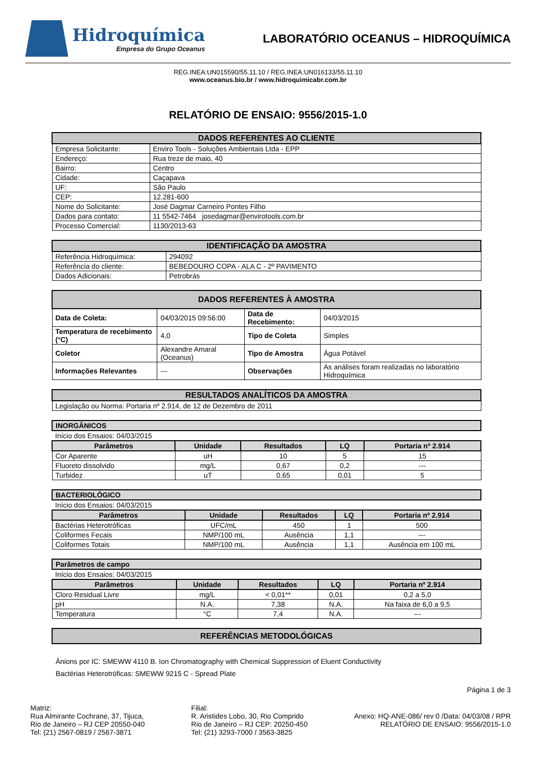Hidroquímica
Empresa do Grupo Oceanus
LABORATÓRIO OCEANUS – HIDROQUÍMICA
REG.INEA:UN015590/55.11.10 / REG.INEA:UN016133/55.11.10
www.oceanus.bio.br / www.hidroquimicabr.com.br
RELATÓRIO DE ENSAIO: 9556/2015-1.0
| DADOS REFERENTES AO CLIENTE | |
| Empresa Solicitante: | Enviro Tools - Soluções Ambientais Ltda - EPP |
| Endereço: | Rua treze de maio, 40 |
| Bairro: | Centro |
| Cidade: | Caçapava |
| UF: | São Paulo |
| CEP: | 12.281-600 |
| Nome do Solicitante: | José Dagmar Carneiro Pontes Filho |
| Dados para contato: | 11 5542-7464 josedagmar@envirotools.com.br |
| Processo Comercial: | 1130/2013-63 |
| IDENTIFICAÇÃO DA AMOSTRA | |
| Referência Hidroquímica: | 294092 |
| Referência do cliente: | BEBEDOURO COPA - ALA C - 2º PAVIMENTO |
| Dados Adicionais: | Petrobrás |
| DADOS REFERENTES À AMOSTRA | | | |
| Data de Coleta: | 04/03/2015 09:56:00 | Data de Recebimento: | 04/03/2015 |
| Temperatura de recebimento (°C) | 4,0 | Tipo de Coleta | Simples |
| Coletor | Alexandre Amaral (Oceanus) | Tipo de Amostra | Água Potável |
| Informações Relevantes | --- | Observações | As análises foram realizadas no laboratório Hidroquímica |
| RESULTADOS ANALÍTICOS DA AMOSTRA |
| Legislação ou Norma: Portaria nº 2.914, de 12 de Dezembro de 2011 |
| INORGÂNICOS | | | | |
| Início dos Ensaios: 04/03/2015 | | | | |
| Parâmetros | Unidade | Resultados | LQ | Portaria nº 2.914 |
| Cor Aparente | uH | 10 | 5 | 15 |
| Fluoreto dissolvido | mg/L | 0,67 | 0,2 | --- |
| Turbidez | uT | 0,65 | 0,01 | 5 |
| BACTERIOLÓGICO | | | | |
| Início dos Ensaios: 04/03/2015 | | | | |
| Parâmetros | Unidade | Resultados | LQ | Portaria nº 2.914 |
| Bactérias Heterotróficas | UFC/mL | 450 | 1 | 500 |
| Coliformes Fecais | NMP/100 mL | Ausência | 1,1 | --- |
| Coliformes Totais | NMP/100 mL | Ausência | 1,1 | Ausência em 100 mL |
| Parâmetros de campo | | | | |
| Início dos Ensaios: 04/03/2015 | | | | |
| Parâmetros | Unidade | Resultados | LQ | Portaria nº 2.914 |
| Cloro Residual Livre | mg/L | < 0,01** | 0,01 | 0,2 a 5,0 |
| pH | N.A. | 7,38 | N.A. | Na faixa de 6,0 a 9,5 |
| Temperatura | °C | 7,4 | N.A. | --- |
| REFERÊNCIAS METODOLÓGICAS |
Ânions por IC: SMEWW 4110 B. Ion Chromatography with Chemical Suppression of Eluent Conductivity
Bactérias Heterotróficas: SMEWW 9215 C - Spread Plate
Página 1 de 3
Matriz:
Rua Almirante Cochrane, 37, Tijuca,
Rio de Janeiro – RJ CEP 20550-040
Tel: (21) 2567-0819 / 2567-3871
Filial:
R. Aristides Lobo, 30, Rio Comprido
Rio de Janeiro – RJ CEP: 20250-450
Tel: (21) 3293-7000 / 3563-3825
Anexo: HQ-ANE-086/ rev 0 /Data: 04/03/08 / RPR
RELATÓRIO DE ENSAIO: 9556/2015-1.0